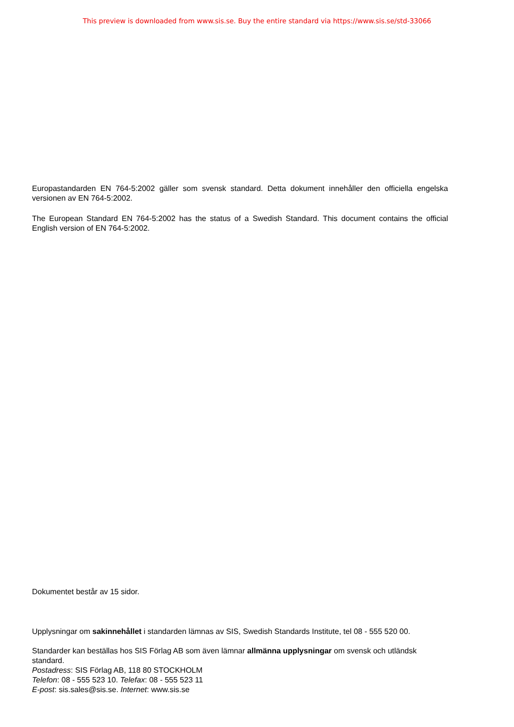This preview is downloaded from www.sis.se. Buy the entire standard via https://www.sis.se/std-33066
Europastandarden EN 764-5:2002 gäller som svensk standard. Detta dokument innehåller den officiella engelska versionen av EN 764-5:2002.
The European Standard EN 764-5:2002 has the status of a Swedish Standard. This document contains the official English version of EN 764-5:2002.
Dokumentet består av 15 sidor.
Upplysningar om sakinnehållet i standarden lämnas av SIS, Swedish Standards Institute, tel 08 - 555 520 00.
Standarder kan beställas hos SIS Förlag AB som även lämnar allmänna upplysningar om svensk och utländsk standard.
Postadress: SIS Förlag AB, 118 80 STOCKHOLM
Telefon: 08 - 555 523 10. Telefax: 08 - 555 523 11
E-post: sis.sales@sis.se. Internet: www.sis.se